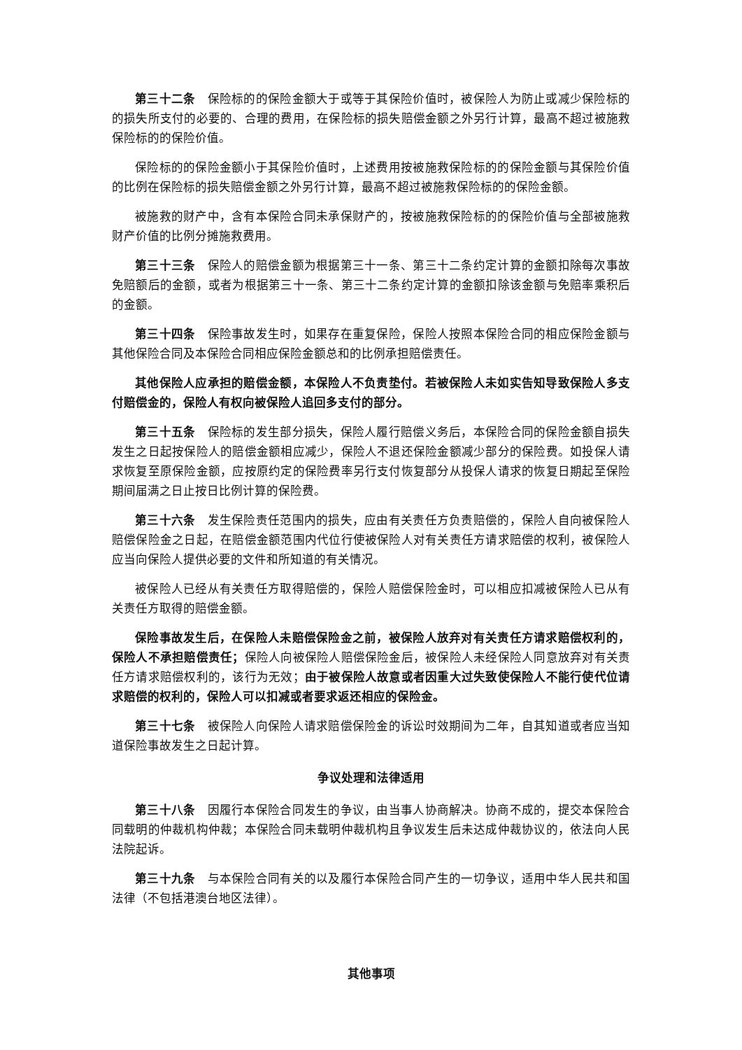第三十二条　保险标的的保险金额大于或等于其保险价值时，被保险人为防止或减少保险标的的损失所支付的必要的、合理的费用，在保险标的损失赔偿金额之外另行计算，最高不超过被施救保险标的的保险价值。
保险标的的保险金额小于其保险价值时，上述费用按被施救保险标的的保险金额与其保险价值的比例在保险标的损失赔偿金额之外另行计算，最高不超过被施救保险标的的保险金额。
被施救的财产中，含有本保险合同未承保财产的，按被施救保险标的的保险价值与全部被施救财产价值的比例分摊施救费用。
第三十三条　保险人的赔偿金额为根据第三十一条、第三十二条约定计算的金额扣除每次事故免赔额后的金额，或者为根据第三十一条、第三十二条约定计算的金额扣除该金额与免赔率乘积后的金额。
第三十四条　保险事故发生时，如果存在重复保险，保险人按照本保险合同的相应保险金额与其他保险合同及本保险合同相应保险金额总和的比例承担赔偿责任。
其他保险人应承担的赔偿金额，本保险人不负责垫付。若被保险人未如实告知导致保险人多支付赔偿金的，保险人有权向被保险人追回多支付的部分。
第三十五条　保险标的发生部分损失，保险人履行赔偿义务后，本保险合同的保险金额自损失发生之日起按保险人的赔偿金额相应减少，保险人不退还保险金额减少部分的保险费。如投保人请求恢复至原保险金额，应按原约定的保险费率另行支付恢复部分从投保人请求的恢复日期起至保险期间届满之日止按日比例计算的保险费。
第三十六条　发生保险责任范围内的损失，应由有关责任方负责赔偿的，保险人自向被保险人赔偿保险金之日起，在赔偿金额范围内代位行使被保险人对有关责任方请求赔偿的权利，被保险人应当向保险人提供必要的文件和所知道的有关情况。
被保险人已经从有关责任方取得赔偿的，保险人赔偿保险金时，可以相应扣减被保险人已从有关责任方取得的赔偿金额。
保险事故发生后，在保险人未赔偿保险金之前，被保险人放弃对有关责任方请求赔偿权利的，保险人不承担赔偿责任；保险人向被保险人赔偿保险金后，被保险人未经保险人同意放弃对有关责任方请求赔偿权利的，该行为无效；由于被保险人故意或者因重大过失致使保险人不能行使代位请求赔偿的权利的，保险人可以扣减或者要求返还相应的保险金。
第三十七条　被保险人向保险人请求赔偿保险金的诉讼时效期间为二年，自其知道或者应当知道保险事故发生之日起计算。
争议处理和法律适用
第三十八条　因履行本保险合同发生的争议，由当事人协商解决。协商不成的，提交本保险合同载明的仲裁机构仲裁；本保险合同未载明仲裁机构且争议发生后未达成仲裁协议的，依法向人民法院起诉。
第三十九条　与本保险合同有关的以及履行本保险合同产生的一切争议，适用中华人民共和国法律（不包括港澳台地区法律）。
其他事项